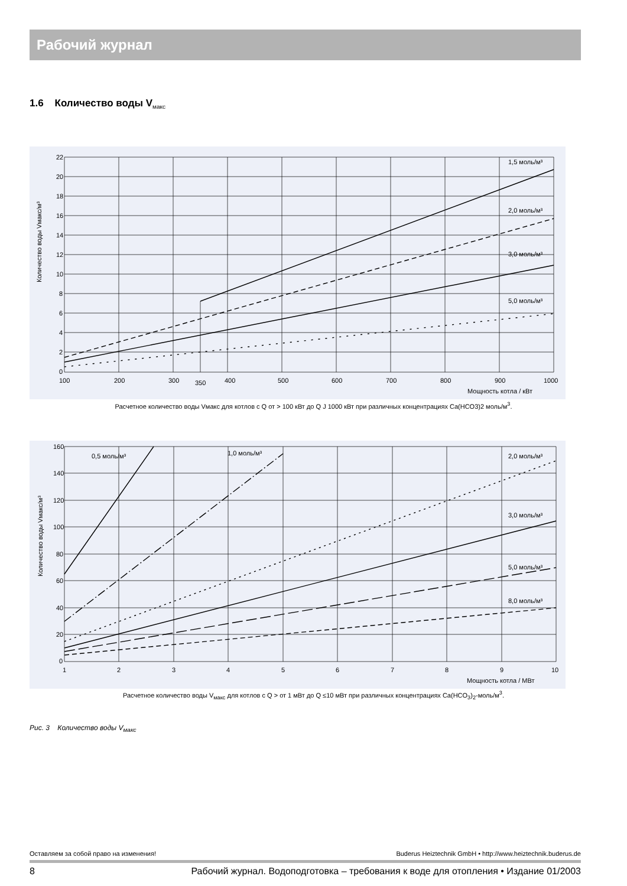Рабочий журнал
1.6 Количество воды V<sub>макс</sub>
22
20
18
16
14
12
10
8
6
4
2
0
100
200
300
350
400
500
600
700
800
900
1000
Мощность котла / кВт
1,5 моль/м³
2,0 моль/м³
3,0 моль/м³
5,0 моль/м³
Количество воды Vмакс/м³
Расчетное количество воды Vмакс для котлов с Q от > 100 кВт до Q J 1000 кВт при различных концентрациях Ca(HCO3)2 моль/м<sup>3</sup>.
160
140
120
100
80
60
40
20
0
1
2
3
4
5
6
7
8
9
10
Мощность котла / МВт
0,5 моль/м³
1,0 моль/м³
2,0 моль/м³
3,0 моль/м³
5,0 моль/м³
8,0 моль/м³
Количество воды Vмакс/м³
Расчетное количество воды V<sub>макс</sub> для котлов с Q > от 1 мВт до Q ≤10 мВт при различных концентрациях Ca(HCO<sub>3</sub>)<sub>2</sub>-моль/м<sup>3</sup>.
Рис. 3 Количество воды V<sub>макс</sub>
Оставляем за собой право на изменения! Buderus Heiztechnik GmbH • http://www.heiztechnik.buderus.de
8 Рабочий журнал. Водоподготовка – требования к воде для отопления • Издание 01/2003